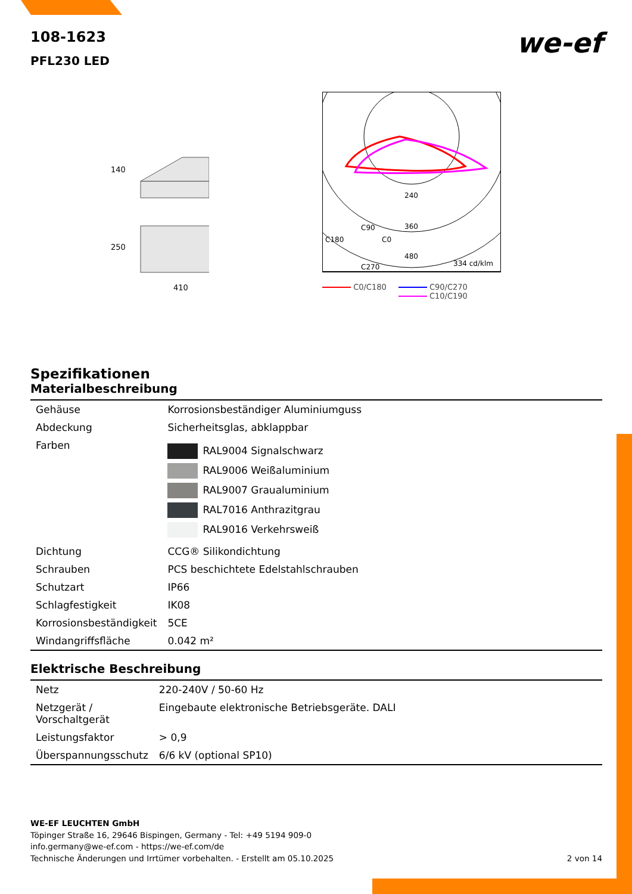108-1623
PFL230 LED
we-ef
140
250
410
240
360
480
C90
C180
C0
C270
334 cd/klm
C0/C180 C90/C270
C10/C190
Spezifikationen
Materialbeschreibung
| Gehäuse | Korrosionsbeständiger Aluminiumguss |
| Abdeckung | Sicherheitsglas, abklappbar |
| Farben | RAL9004 Signalschwarz RAL9006 Weißaluminium RAL9007 Graualuminium RAL7016 Anthrazitgrau RAL9016 Verkehrsweiß |
| Dichtung | CCG® Silikondichtung |
| Schrauben | PCS beschichtete Edelstahlschrauben |
| Schutzart | IP66 |
| Schlagfestigkeit | IK08 |
| Korrosionsbeständigkeit | 5CE |
| Windangriffsfläche | 0.042 m² |
Elektrische Beschreibung
| Netz | 220-240V / 50-60 Hz |
| Netzgerät / Vorschaltgerät | Eingebaute elektronische Betriebsgeräte. DALI |
| Leistungsfaktor | > 0,9 |
| Überspannungsschutz | 6/6 kV (optional SP10) |
WE-EF LEUCHTEN GmbH
Töpinger Straße 16, 29646 Bispingen, Germany - Tel: +49 5194 909-0
info.germany@we-ef.com - https://we-ef.com/de
Technische Änderungen und Irrtümer vorbehalten. - Erstellt am 05.10.2025 2 von 14